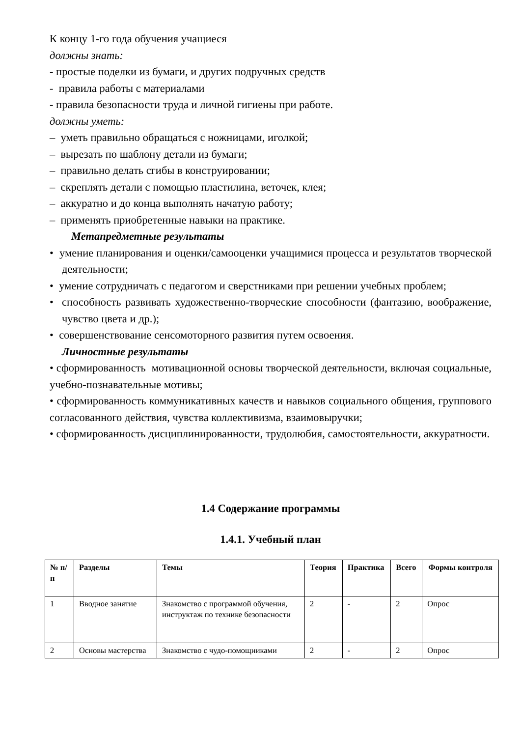К концу 1-го года обучения учащиеся
должны знать:
- простые поделки из бумаги, и других подручных средств
- правила работы с материалами
- правила безопасности труда и личной гигиены при работе.
должны уметь:
– уметь правильно обращаться с ножницами, иголкой;
– вырезать по шаблону детали из бумаги;
– правильно делать сгибы в конструировании;
– скреплять детали с помощью пластилина, веточек, клея;
– аккуратно и до конца выполнять начатую работу;
– применять приобретенные навыки на практике.
Метапредметные результаты
• умение планирования и оценки/самооценки учащимися процесса и результатов творческой деятельности;
• умение сотрудничать с педагогом и сверстниками при решении учебных проблем;
• способность развивать художественно-творческие способности (фантазию, воображение, чувство цвета и др.);
• совершенствование сенсомоторного развития путем освоения.
Личностные результаты
• сформированность мотивационной основы творческой деятельности, включая социальные, учебно-познавательные мотивы;
• сформированность коммуникативных качеств и навыков социального общения, группового согласованного действия, чувства коллективизма, взаимовыручки;
• сформированность дисциплинированности, трудолюбия, самостоятельности, аккуратности.
1.4 Содержание программы
1.4.1. Учебный план
| № п/п | Разделы | Темы | Теория | Практика | Всего | Формы контроля |
| --- | --- | --- | --- | --- | --- | --- |
| 1 | Вводное занятие | Знакомство с программой обучения, инструктаж по технике безопасности | 2 | - | 2 | Опрос |
| 2 | Основы мастерства | Знакомство с чудо-помощниками | 2 | - | 2 | Опрос |